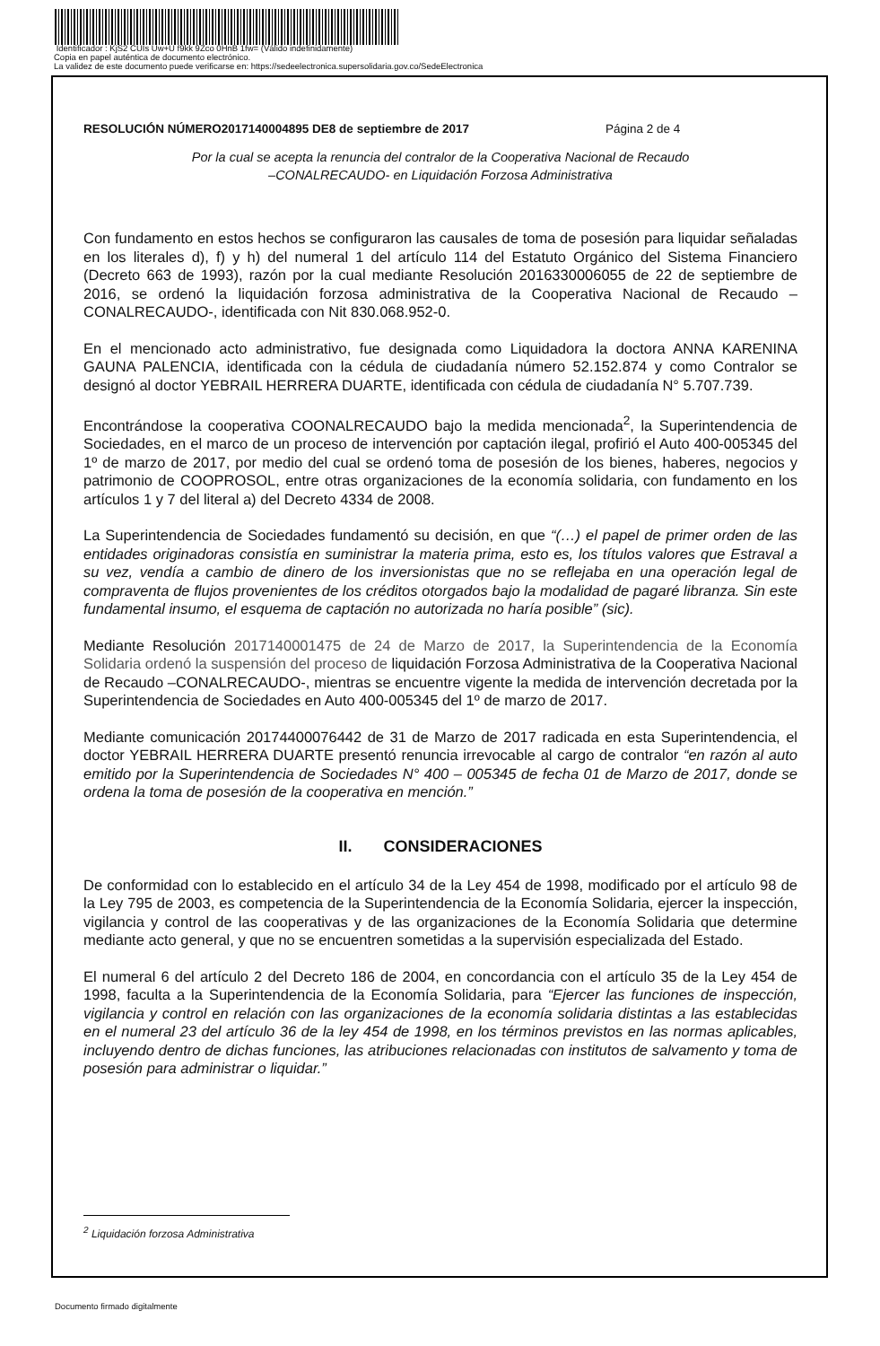Identificador : KjS2 CUIs Uw+U f9kk 9Zco 0HnB 1fw= (Válido indefinidamente)
Copia en papel auténtica de documento electrónico.
La validez de este documento puede verificarse en: https://sedeelectronica.supersolidaria.gov.co/SedeElectronica
RESOLUCIÓN NÚMERO2017140004895 DE8 de septiembre de 2017 Página 2 de 4
Por la cual se acepta la renuncia del contralor de la Cooperativa Nacional de Recaudo
–CONALRECAUDO- en Liquidación Forzosa Administrativa
Con fundamento en estos hechos se configuraron las causales de toma de posesión para liquidar señaladas en los literales d), f) y h) del numeral 1 del artículo 114 del Estatuto Orgánico del Sistema Financiero (Decreto 663 de 1993), razón por la cual mediante Resolución 2016330006055 de 22 de septiembre de 2016, se ordenó la liquidación forzosa administrativa de la Cooperativa Nacional de Recaudo –CONALRECAUDO-, identificada con Nit 830.068.952-0.
En el mencionado acto administrativo, fue designada como Liquidadora la doctora ANNA KARENINA GAUNA PALENCIA, identificada con la cédula de ciudadanía número 52.152.874 y como Contralor se designó al doctor YEBRAIL HERRERA DUARTE, identificada con cédula de ciudadanía N° 5.707.739.
Encontrándose la cooperativa COONALRECAUDO bajo la medida mencionada<sup>2</sup>, la Superintendencia de Sociedades, en el marco de un proceso de intervención por captación ilegal, profirió el Auto 400-005345 del 1º de marzo de 2017, por medio del cual se ordenó toma de posesión de los bienes, haberes, negocios y patrimonio de COOPROSOL, entre otras organizaciones de la economía solidaria, con fundamento en los artículos 1 y 7 del literal a) del Decreto 4334 de 2008.
La Superintendencia de Sociedades fundamentó su decisión, en que “(…) el papel de primer orden de las entidades originadoras consistía en suministrar la materia prima, esto es, los títulos valores que Estraval a su vez, vendía a cambio de dinero de los inversionistas que no se reflejaba en una operación legal de compraventa de flujos provenientes de los créditos otorgados bajo la modalidad de pagaré libranza. Sin este fundamental insumo, el esquema de captación no autorizada no haría posible” (sic).
Mediante Resolución 2017140001475 de 24 de Marzo de 2017, la Superintendencia de la Economía Solidaria ordenó la suspensión del proceso de liquidación Forzosa Administrativa de la Cooperativa Nacional de Recaudo –CONALRECAUDO-, mientras se encuentre vigente la medida de intervención decretada por la Superintendencia de Sociedades en Auto 400-005345 del 1º de marzo de 2017.
Mediante comunicación 20174400076442 de 31 de Marzo de 2017 radicada en esta Superintendencia, el doctor YEBRAIL HERRERA DUARTE presentó renuncia irrevocable al cargo de contralor “en razón al auto emitido por la Superintendencia de Sociedades N° 400 – 005345 de fecha 01 de Marzo de 2017, donde se ordena la toma de posesión de la cooperativa en mención.”
II. CONSIDERACIONES
De conformidad con lo establecido en el artículo 34 de la Ley 454 de 1998, modificado por el artículo 98 de la Ley 795 de 2003, es competencia de la Superintendencia de la Economía Solidaria, ejercer la inspección, vigilancia y control de las cooperativas y de las organizaciones de la Economía Solidaria que determine mediante acto general, y que no se encuentren sometidas a la supervisión especializada del Estado.
El numeral 6 del artículo 2 del Decreto 186 de 2004, en concordancia con el artículo 35 de la Ley 454 de 1998, faculta a la Superintendencia de la Economía Solidaria, para “Ejercer las funciones de inspección, vigilancia y control en relación con las organizaciones de la economía solidaria distintas a las establecidas en el numeral 23 del artículo 36 de la ley 454 de 1998, en los términos previstos en las normas aplicables, incluyendo dentro de dichas funciones, las atribuciones relacionadas con institutos de salvamento y toma de posesión para administrar o liquidar.”
<sup>2</sup> Liquidación forzosa Administrativa
Documento firmado digitalmente